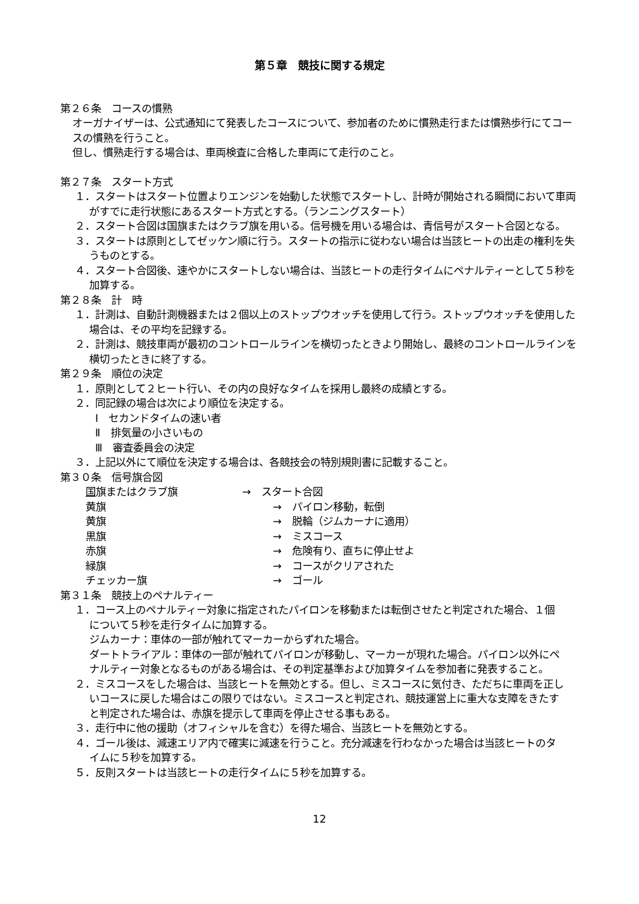第５章　競技に関する規定
第２６条　コースの慣熟
オーガナイザーは、公式通知にて発表したコースについて、参加者のために慣熟走行または慣熟歩行にてコースの慣熟を行うこと。
但し、慣熟走行する場合は、車両検査に合格した車両にて走行のこと。
第２７条　スタート方式
１．スタートはスタート位置よりエンジンを始動した状態でスタートし、計時が開始される瞬間において車両がすでに走行状態にあるスタート方式とする。（ランニングスタート）
２．スタート合図は国旗またはクラブ旗を用いる。信号機を用いる場合は、青信号がスタート合図となる。
３．スタートは原則としてゼッケン順に行う。スタートの指示に従わない場合は当該ヒートの出走の権利を失うものとする。
４．スタート合図後、速やかにスタートしない場合は、当該ヒートの走行タイムにペナルティーとして５秒を加算する。
第２８条　計　時
１．計測は、自動計測機器または２個以上のストップウオッチを使用して行う。ストップウオッチを使用した場合は、その平均を記録する。
２．計測は、競技車両が最初のコントロールラインを横切ったときより開始し、最終のコントロールラインを横切ったときに終了する。
第２９条　順位の決定
１．原則として２ヒート行い、その内の良好なタイムを採用し最終の成績とする。
２．同記録の場合は次により順位を決定する。
Ⅰ　セカンドタイムの速い者
Ⅱ　排気量の小さいもの
Ⅲ　審査委員会の決定
３．上記以外にて順位を決定する場合は、各競技会の特別規則書に記載すること。
第３０条　信号旗合図
| 国 旗またはクラブ旗 | → スタート合図 |
| 黄旗 | → パイロン移動，転倒 |
| 黄旗 | → 脱輪（ジムカーナに適用） |
| 黒旗 | → ミスコース |
| 赤旗 | → 危険有り、直ちに停止せよ |
| 緑旗 | → コースがクリアされた |
| チェッカー旗 | → ゴール |
第３１条　競技上のペナルティー
１．コース上のペナルティー対象に指定されたパイロンを移動または転倒させたと判定された場合、１個について５秒を走行タイムに加算する。
ジムカーナ：車体の一部が触れてマーカーからずれた場合。
ダートトライアル：車体の一部が触れてパイロンが移動し、マーカーが現れた場合。パイロン以外にペナルティー対象となるものがある場合は、その判定基準および加算タイムを参加者に発表すること。
２．ミスコースをした場合は、当該ヒートを無効とする。但し、ミスコースに気付き、ただちに車両を正しいコースに戻した場合はこの限りではない。ミスコースと判定され、競技運営上に重大な支障をきたすと判定された場合は、赤旗を提示して車両を停止させる事もある。
３．走行中に他の援助（オフィシャルを含む）を得た場合、当該ヒートを無効とする。
４．ゴール後は、減速エリア内で確実に減速を行うこと。充分減速を行わなかった場合は当該ヒートのタイムに５秒を加算する。
５．反則スタートは当該ヒートの走行タイムに５秒を加算する。
12